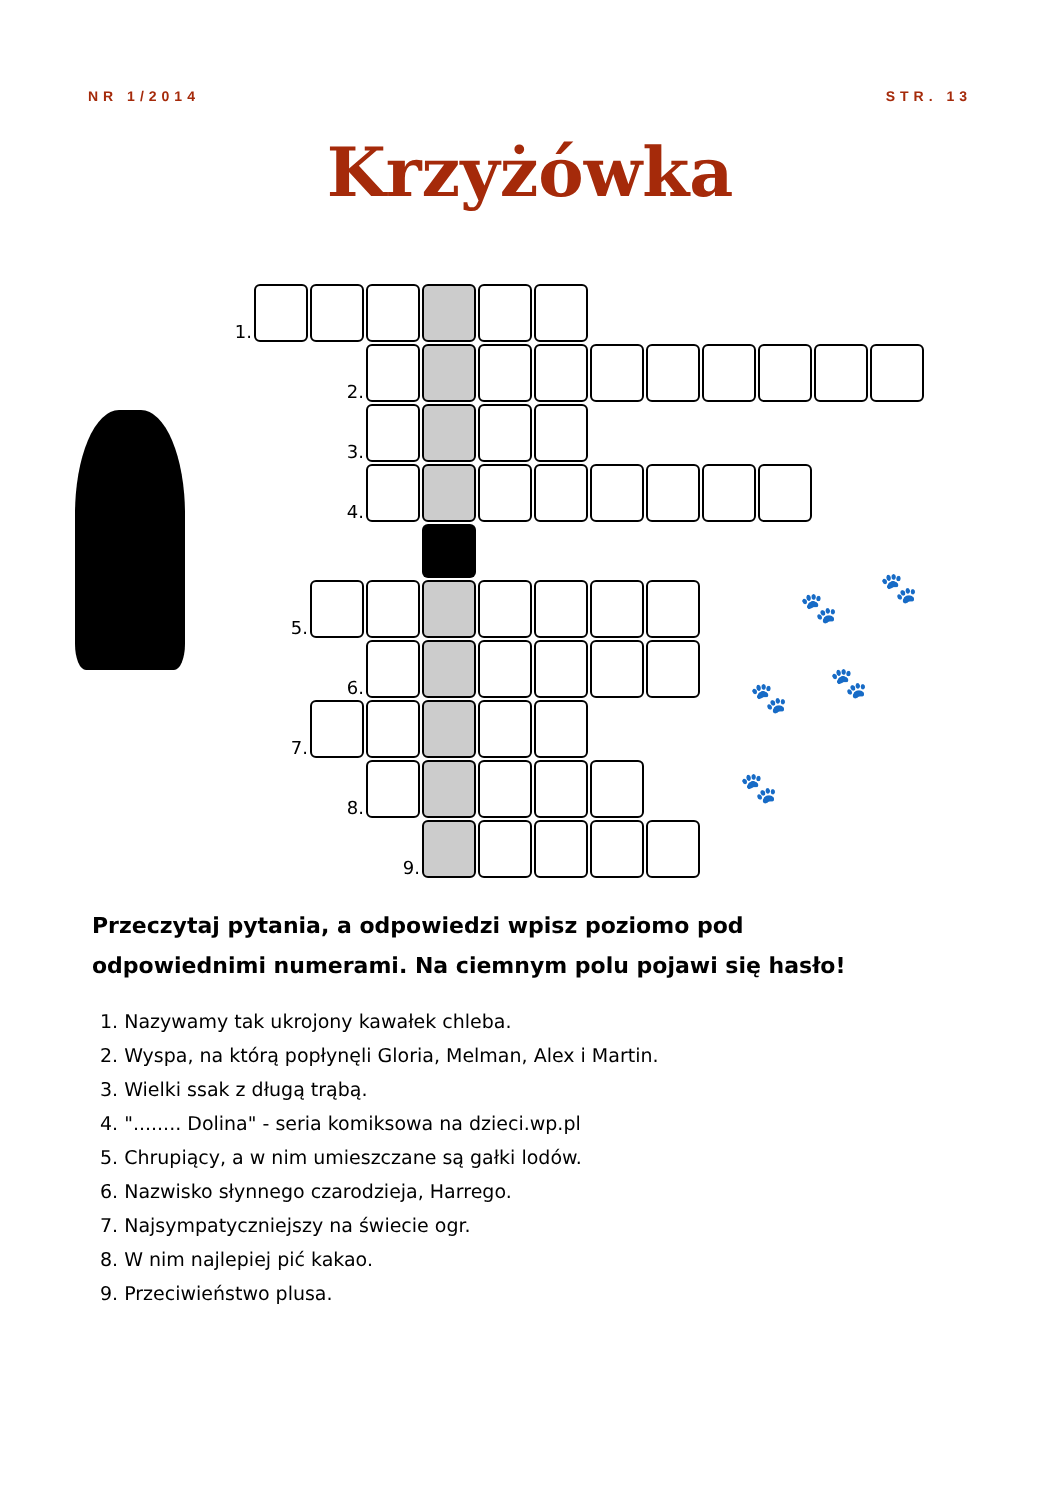NR 1/2014 STR. 13
Krzyżówka
🐾
🐾
🐾 🐾
🐾
| 1. | | | | | | | | | | | | | |
| | | 2. | | | | | | | | | | | |
| | | 3. | | | | | | | | | | | |
| | | 4. | | | | | | | | | | | |
| | 5. | | | | | | | | | | | | |
| | | 6. | | | | | | | | | | | |
| | 7. | | | | | | | | | | | | |
| | | 8. | | | | | | | | | | | |
| | | | 9. | | | | | | | | | | |
Przeczytaj pytania, a odpowiedzi wpisz poziomo pod odpowiednimi numerami. Na ciemnym polu pojawi się hasło!
1. Nazywamy tak ukrojony kawałek chleba.
2. Wyspa, na którą popłynęli Gloria, Melman, Alex i Martin.
3. Wielki ssak z długą trąbą.
4. "........ Dolina" - seria komiksowa na dzieci.wp.pl
5. Chrupiący, a w nim umieszczane są gałki lodów.
6. Nazwisko słynnego czarodzieja, Harrego.
7. Najsympatyczniejszy na świecie ogr.
8. W nim najlepiej pić kakao.
9. Przeciwieństwo plusa.